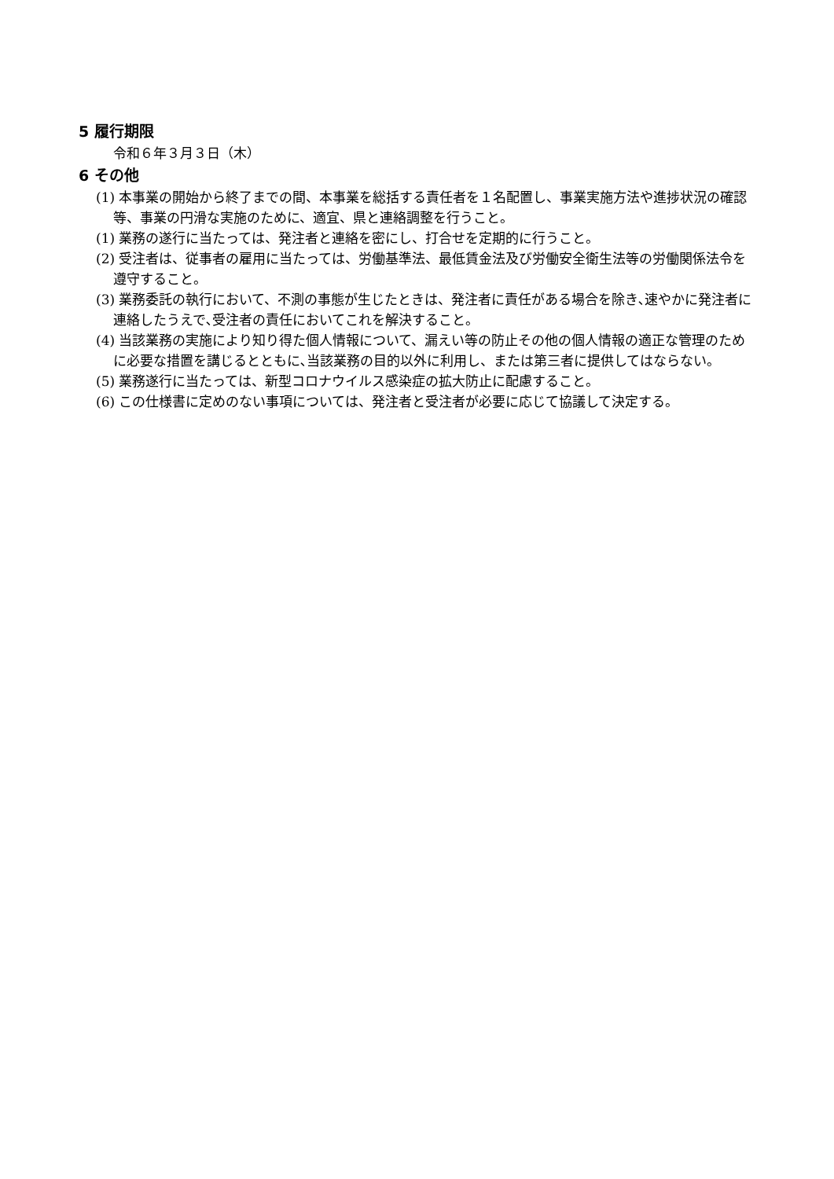5 履行期限
令和６年３月３日（木）
6 その他
(1) 本事業の開始から終了までの間、本事業を総括する責任者を１名配置し、事業実施方法や進捗状況の確認等、事業の円滑な実施のために、適宜、県と連絡調整を行うこと。
(1) 業務の遂行に当たっては、発注者と連絡を密にし、打合せを定期的に行うこと。
(2) 受注者は、従事者の雇用に当たっては、労働基準法、最低賃金法及び労働安全衛生法等の労働関係法令を遵守すること。
(3) 業務委託の執行において、不測の事態が生じたときは、発注者に責任がある場合を除き､速やかに発注者に連絡したうえで､受注者の責任においてこれを解決すること。
(4) 当該業務の実施により知り得た個人情報について、漏えい等の防止その他の個人情報の適正な管理のために必要な措置を講じるとともに､当該業務の目的以外に利用し、または第三者に提供してはならない。
(5) 業務遂行に当たっては、新型コロナウイルス感染症の拡大防止に配慮すること。
(6) この仕様書に定めのない事項については、発注者と受注者が必要に応じて協議して決定する。